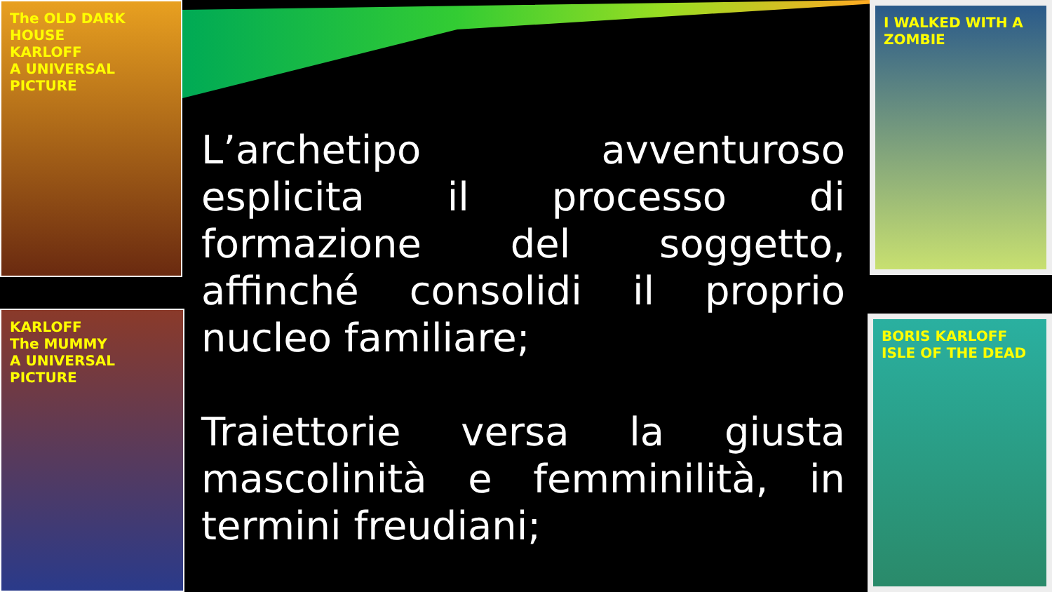The OLD DARK HOUSE
KARLOFF
A UNIVERSAL PICTURE
KARLOFF
The MUMMY
A UNIVERSAL PICTURE
I WALKED WITH A ZOMBIE
BORIS KARLOFF
ISLE OF THE DEAD
L’archetipo avventuroso esplicita il processo di formazione del soggetto, affinché consolidi il proprio nucleo familiare;
Traiettorie versa la giusta mascolinità e femminilità, in termini freudiani;